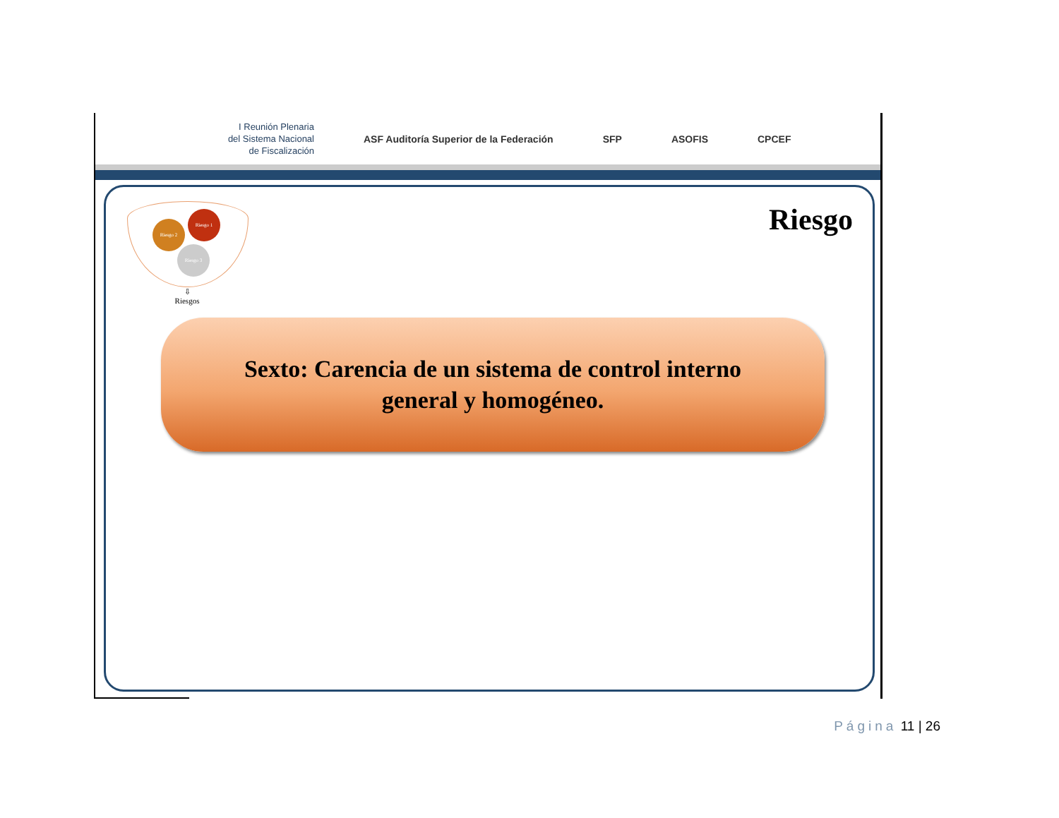I Reunión Plenaria
del Sistema Nacional
de Fiscalización
ASF Auditoría Superior de la Federación
SFP ASOFIS CPCEF
Riesgo 1
Riesgo 2
Riesgo 3
⇩
Riesgos
Riesgo
Sexto: Carencia de un sistema de control interno
general y homogéneo.
Página 11 | 26